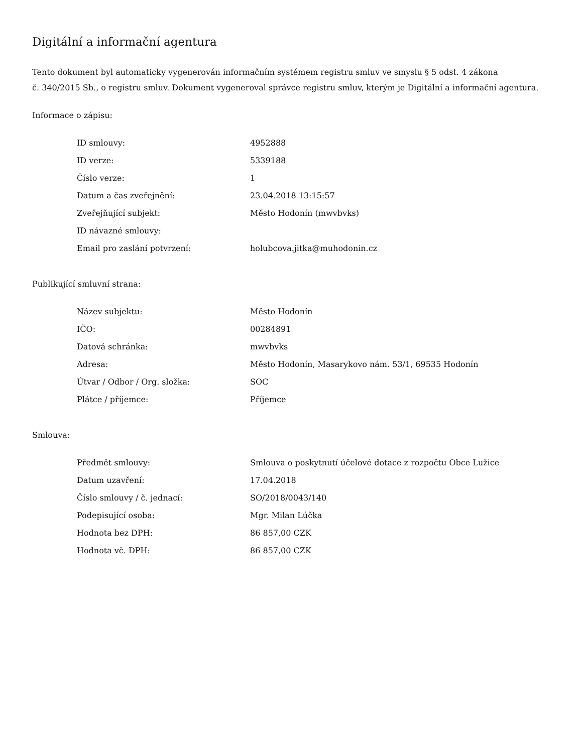Digitální a informační agentura
Tento dokument byl automaticky vygenerován informačním systémem registru smluv ve smyslu § 5 odst. 4 zákona
č. 340/2015 Sb., o registru smluv. Dokument vygeneroval správce registru smluv, kterým je Digitální a informační agentura.
Informace o zápisu:
| ID smlouvy: | 4952888 |
| ID verze: | 5339188 |
| Číslo verze: | 1 |
| Datum a čas zveřejnění: | 23.04.2018 13:15:57 |
| Zveřejňující subjekt: | Město Hodonín (mwvbvks) |
| ID návazné smlouvy: | |
| Email pro zaslání potvrzení: | holubcova.jitka@muhodonin.cz |
Publikující smluvní strana:
| Název subjektu: | Město Hodonín |
| IČO: | 00284891 |
| Datová schránka: | mwvbvks |
| Adresa: | Město Hodonín, Masarykovo nám. 53/1, 69535 Hodonín |
| Útvar / Odbor / Org. složka: | SOC |
| Plátce / příjemce: | Příjemce |
Smlouva:
| Předmět smlouvy: | Smlouva o poskytnutí účelové dotace z rozpočtu Obce Lužice |
| Datum uzavření: | 17.04.2018 |
| Číslo smlouvy / č. jednací: | SO/2018/0043/140 |
| Podepisující osoba: | Mgr. Milan Lúčka |
| Hodnota bez DPH: | 86 857,00 CZK |
| Hodnota vč. DPH: | 86 857,00 CZK |